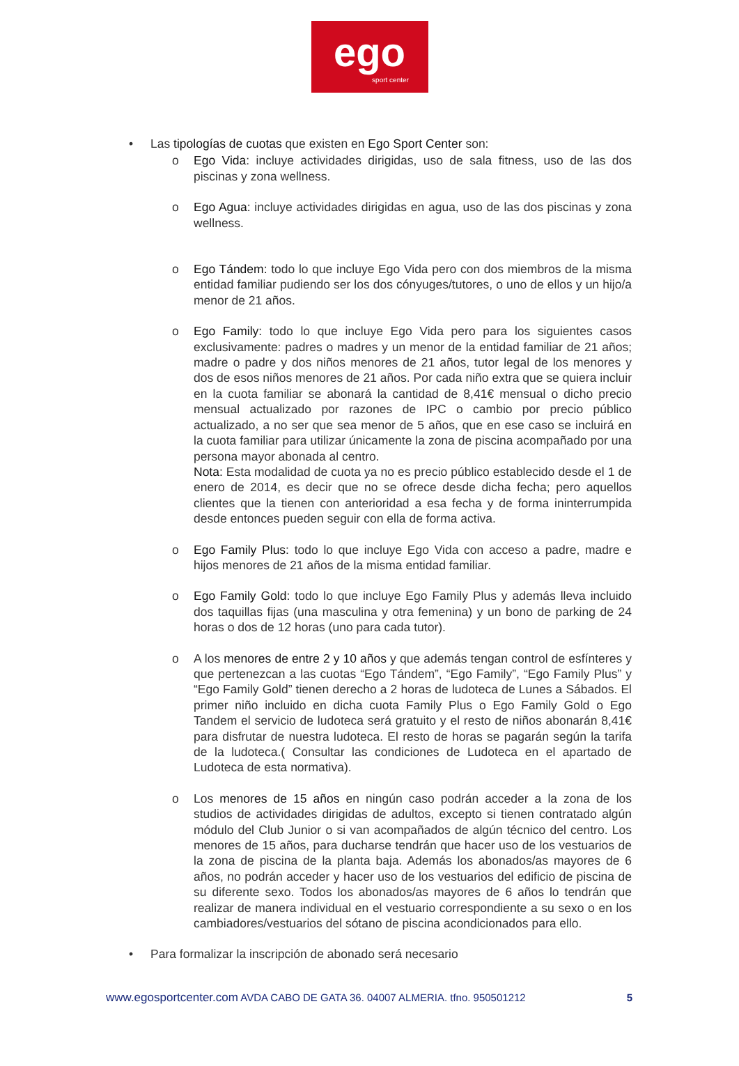ego
sport center
• Las tipologías de cuotas que existen en Ego Sport Center son:
o Ego Vida: incluye actividades dirigidas, uso de sala fitness, uso de las dos piscinas y zona wellness.
o Ego Agua: incluye actividades dirigidas en agua, uso de las dos piscinas y zona wellness.
o Ego Tándem: todo lo que incluye Ego Vida pero con dos miembros de la misma entidad familiar pudiendo ser los dos cónyuges/tutores, o uno de ellos y un hijo/a menor de 21 años.
o Ego Family: todo lo que incluye Ego Vida pero para los siguientes casos exclusivamente: padres o madres y un menor de la entidad familiar de 21 años; madre o padre y dos niños menores de 21 años, tutor legal de los menores y dos de esos niños menores de 21 años. Por cada niño extra que se quiera incluir en la cuota familiar se abonará la cantidad de 8,41€ mensual o dicho precio mensual actualizado por razones de IPC o cambio por precio público actualizado, a no ser que sea menor de 5 años, que en ese caso se incluirá en la cuota familiar para utilizar únicamente la zona de piscina acompañado por una persona mayor abonada al centro.
Nota: Esta modalidad de cuota ya no es precio público establecido desde el 1 de enero de 2014, es decir que no se ofrece desde dicha fecha; pero aquellos clientes que la tienen con anterioridad a esa fecha y de forma ininterrumpida desde entonces pueden seguir con ella de forma activa.
o Ego Family Plus: todo lo que incluye Ego Vida con acceso a padre, madre e hijos menores de 21 años de la misma entidad familiar.
o Ego Family Gold: todo lo que incluye Ego Family Plus y además lleva incluido dos taquillas fijas (una masculina y otra femenina) y un bono de parking de 24 horas o dos de 12 horas (uno para cada tutor).
o A los menores de entre 2 y 10 años y que además tengan control de esfínteres y que pertenezcan a las cuotas “Ego Tándem”, “Ego Family”, “Ego Family Plus” y “Ego Family Gold” tienen derecho a 2 horas de ludoteca de Lunes a Sábados. El primer niño incluido en dicha cuota Family Plus o Ego Family Gold o Ego Tandem el servicio de ludoteca será gratuito y el resto de niños abonarán 8,41€ para disfrutar de nuestra ludoteca. El resto de horas se pagarán según la tarifa de la ludoteca.( Consultar las condiciones de Ludoteca en el apartado de Ludoteca de esta normativa).
o Los menores de 15 años en ningún caso podrán acceder a la zona de los studios de actividades dirigidas de adultos, excepto si tienen contratado algún módulo del Club Junior o si van acompañados de algún técnico del centro. Los menores de 15 años, para ducharse tendrán que hacer uso de los vestuarios de la zona de piscina de la planta baja. Además los abonados/as mayores de 6 años, no podrán acceder y hacer uso de los vestuarios del edificio de piscina de su diferente sexo. Todos los abonados/as mayores de 6 años lo tendrán que realizar de manera individual en el vestuario correspondiente a su sexo o en los cambiadores/vestuarios del sótano de piscina acondicionados para ello.
• Para formalizar la inscripción de abonado será necesario
www.egosportcenter.com AVDA CABO DE GATA 36. 04007 ALMERIA. tfno. 950501212
5